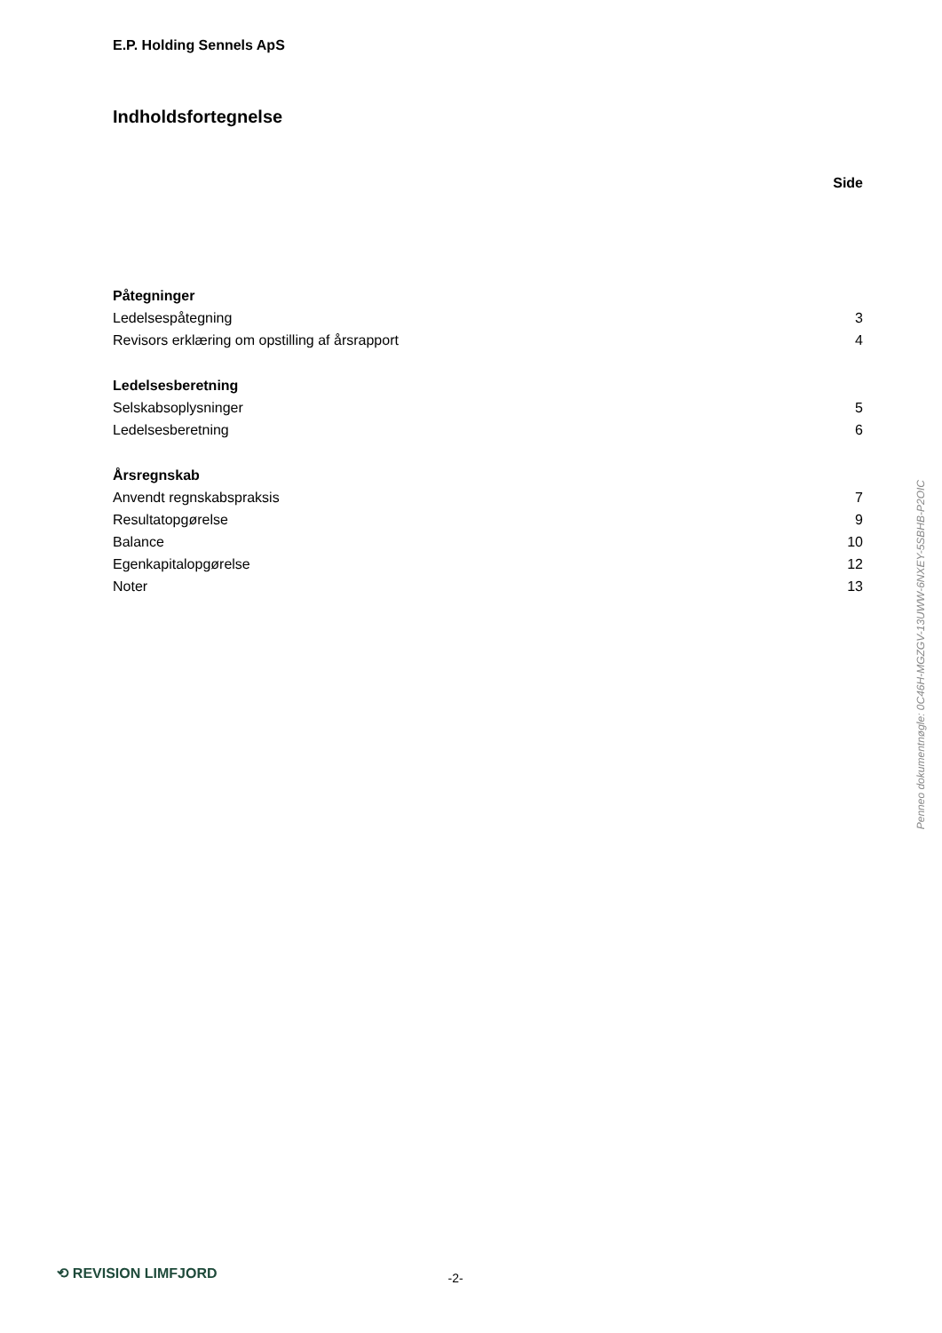E.P. Holding Sennels ApS
Indholdsfortegnelse
| | Side |
| Påtegninger | |
| Ledelsespåtegning | 3 |
| Revisors erklæring om opstilling af årsrapport | 4 |
| Ledelsesberetning | |
| Selskabsoplysninger | 5 |
| Ledelsesberetning | 6 |
| Årsregnskab | |
| Anvendt regnskabspraksis | 7 |
| Resultatopgørelse | 9 |
| Balance | 10 |
| Egenkapitalopgørelse | 12 |
| Noter | 13 |
Penneo dokumentnøgle: 0C46H-MGZGV-13UWW-6NXEY-5SBHB-P2OIC
⟲ REVISION LIMFJORD -2-